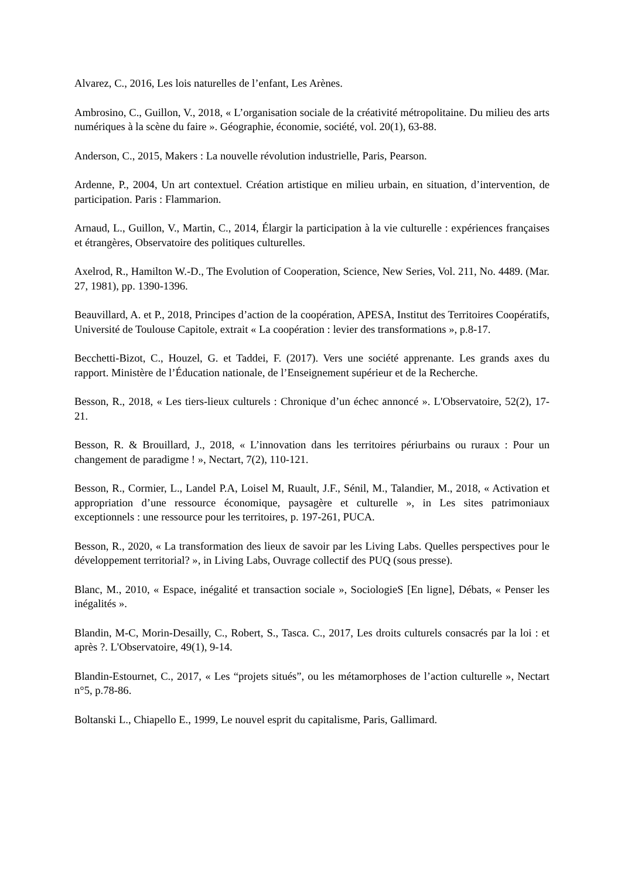Alvarez, C., 2016, Les lois naturelles de l’enfant, Les Arènes.
Ambrosino, C., Guillon, V., 2018, « L’organisation sociale de la créativité métropolitaine. Du milieu des arts numériques à la scène du faire ». Géographie, économie, société, vol. 20(1), 63-88.
Anderson, C., 2015, Makers : La nouvelle révolution industrielle, Paris, Pearson.
Ardenne, P., 2004, Un art contextuel. Création artistique en milieu urbain, en situation, d’intervention, de participation. Paris : Flammarion.
Arnaud, L., Guillon, V., Martin, C., 2014, Élargir la participation à la vie culturelle : expériences françaises et étrangères, Observatoire des politiques culturelles.
Axelrod, R., Hamilton W.-D., The Evolution of Cooperation, Science, New Series, Vol. 211, No. 4489. (Mar. 27, 1981), pp. 1390-1396.
Beauvillard, A. et P., 2018, Principes d’action de la coopération, APESA, Institut des Territoires Coopératifs, Université de Toulouse Capitole, extrait « La coopération : levier des transformations », p.8-17.
Becchetti-Bizot, C., Houzel, G. et Taddei, F. (2017). Vers une société apprenante. Les grands axes du rapport. Ministère de l’Éducation nationale, de l’Enseignement supérieur et de la Recherche.
Besson, R., 2018, « Les tiers-lieux culturels : Chronique d’un échec annoncé ». L'Observatoire, 52(2), 17-21.
Besson, R. & Brouillard, J., 2018, « L’innovation dans les territoires périurbains ou ruraux : Pour un changement de paradigme ! », Nectart, 7(2), 110-121.
Besson, R., Cormier, L., Landel P.A, Loisel M, Ruault, J.F., Sénil, M., Talandier, M., 2018, « Activation et appropriation d’une ressource économique, paysagère et culturelle », in Les sites patrimoniaux exceptionnels : une ressource pour les territoires, p. 197-261, PUCA.
Besson, R., 2020, « La transformation des lieux de savoir par les Living Labs. Quelles perspectives pour le développement territorial? », in Living Labs, Ouvrage collectif des PUQ (sous presse).
Blanc, M., 2010, « Espace, inégalité et transaction sociale », SociologieS [En ligne], Débats, « Penser les inégalités ».
Blandin, M-C, Morin-Desailly, C., Robert, S., Tasca. C., 2017, Les droits culturels consacrés par la loi : et après ?. L'Observatoire, 49(1), 9-14.
Blandin-Estournet, C., 2017, « Les “projets situés”, ou les métamorphoses de l’action culturelle », Nectart n°5, p.78-86.
Boltanski L., Chiapello E., 1999, Le nouvel esprit du capitalisme, Paris, Gallimard.